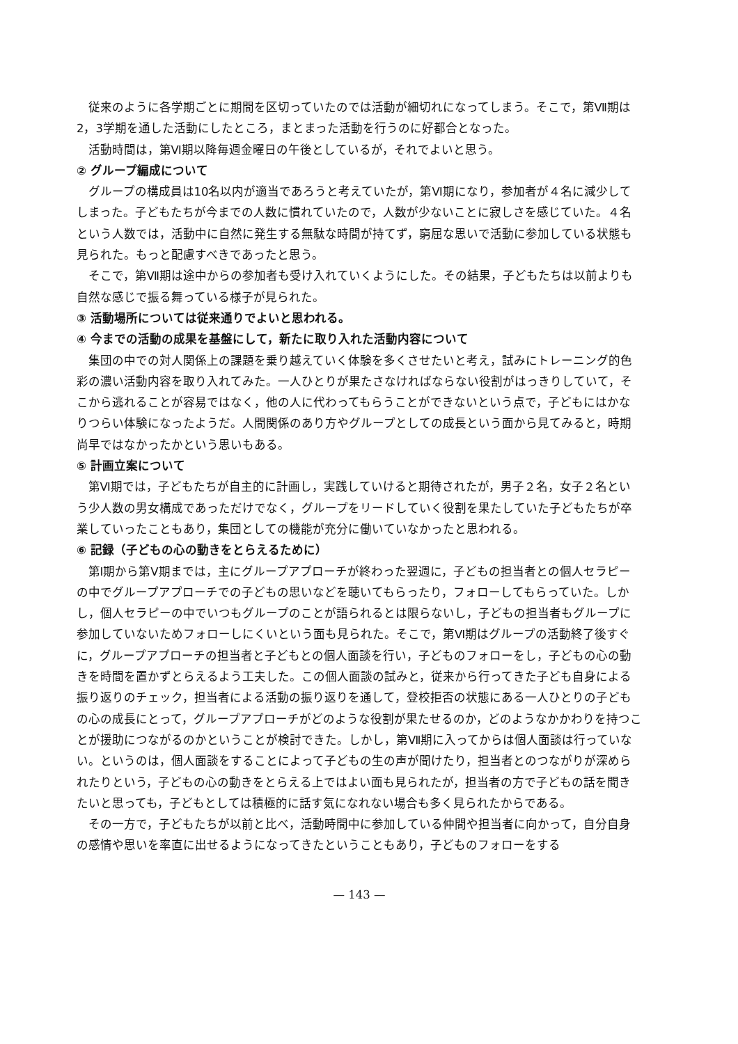従来のように各学期ごとに期間を区切っていたのでは活動が細切れになってしまう。そこで，第Ⅶ期は 2，3学期を通した活動にしたところ，まとまった活動を行うのに好都合となった。
活動時間は，第Ⅵ期以降毎週金曜日の午後としているが，それでよいと思う。
② グループ編成について
グループの構成員は10名以内が適当であろうと考えていたが，第Ⅵ期になり，参加者が４名に減少してしまった。子どもたちが今までの人数に慣れていたので，人数が少ないことに寂しさを感じていた。４名という人数では，活動中に自然に発生する無駄な時間が持てず，窮屈な思いで活動に参加している状態も見られた。もっと配慮すべきであったと思う。
そこで，第Ⅶ期は途中からの参加者も受け入れていくようにした。その結果，子どもたちは以前よりも自然な感じで振る舞っている様子が見られた。
③ 活動場所については従来通りでよいと思われる。
④ 今までの活動の成果を基盤にして，新たに取り入れた活動内容について
集団の中での対人関係上の課題を乗り越えていく体験を多くさせたいと考え，試みにトレーニング的色彩の濃い活動内容を取り入れてみた。一人ひとりが果たさなければならない役割がはっきりしていて，そこから逃れることが容易ではなく，他の人に代わってもらうことができないという点で，子どもにはかなりつらい体験になったようだ。人間関係のあり方やグループとしての成長という面から見てみると，時期尚早ではなかったかという思いもある。
⑤ 計画立案について
第Ⅵ期では，子どもたちが自主的に計画し，実践していけると期待されたが，男子２名，女子２名という少人数の男女構成であっただけでなく，グループをリードしていく役割を果たしていた子どもたちが卒業していったこともあり，集団としての機能が充分に働いていなかったと思われる。
⑥ 記録（子どもの心の動きをとらえるために）
第Ⅰ期から第Ⅴ期までは，主にグループアプローチが終わった翌週に，子どもの担当者との個人セラピーの中でグループアプローチでの子どもの思いなどを聴いてもらったり，フォローしてもらっていた。しかし，個人セラピーの中でいつもグループのことが語られるとは限らないし，子どもの担当者もグループに参加していないためフォローしにくいという面も見られた。そこで，第Ⅵ期はグループの活動終了後すぐに，グループアプローチの担当者と子どもとの個人面談を行い，子どものフォローをし，子どもの心の動きを時間を置かずとらえるよう工夫した。この個人面談の試みと，従来から行ってきた子ども自身による振り返りのチェック，担当者による活動の振り返りを通して，登校拒否の状態にある一人ひとりの子どもの心の成長にとって，グループアプローチがどのような役割が果たせるのか，どのようなかかわりを持つことが援助につながるのかということが検討できた。しかし，第Ⅶ期に入ってからは個人面談は行っていない。というのは，個人面談をすることによって子どもの生の声が聞けたり，担当者とのつながりが深められたりという，子どもの心の動きをとらえる上ではよい面も見られたが，担当者の方で子どもの話を聞きたいと思っても，子どもとしては積極的に話す気になれない場合も多く見られたからである。
その一方で，子どもたちが以前と比べ，活動時間中に参加している仲間や担当者に向かって，自分自身の感情や思いを率直に出せるようになってきたということもあり，子どものフォローをする
— 143 —